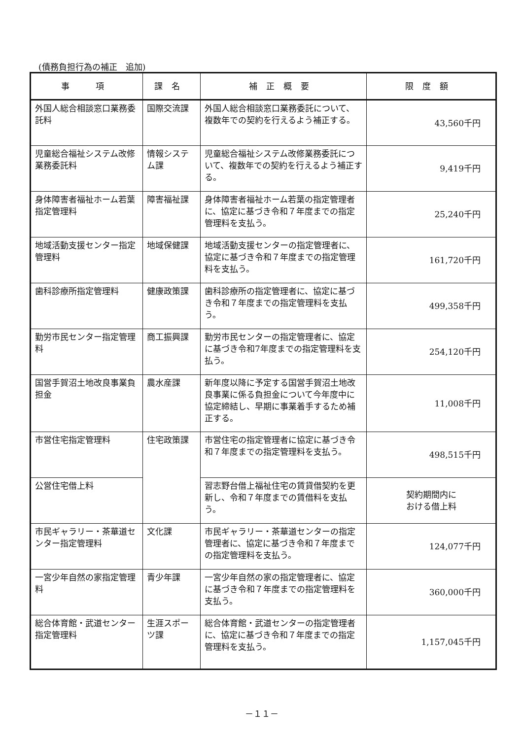(債務負担行為の補正　追加)
| 事 項 | 課名 | 補正概要 | 限度額 |
| --- | --- | --- | --- |
| 外国人総合相談窓口業務委託料 | 国際交流課 | 外国人総合相談窓口業務委託について、複数年での契約を行えるよう補正する。 | 43,560千円 |
| 児童総合福祉システム改修業務委託料 | 情報システム課 | 児童総合福祉システム改修業務委託について、複数年での契約を行えるよう補正する。 | 9,419千円 |
| 身体障害者福祉ホーム若葉指定管理料 | 障害福祉課 | 身体障害者福祉ホーム若葉の指定管理者に、協定に基づき令和７年度までの指定管理料を支払う。 | 25,240千円 |
| 地域活動支援センター指定管理料 | 地域保健課 | 地域活動支援センターの指定管理者に、協定に基づき令和７年度までの指定管理料を支払う。 | 161,720千円 |
| 歯科診療所指定管理料 | 健康政策課 | 歯科診療所の指定管理者に、協定に基づき令和７年度までの指定管理料を支払う。 | 499,358千円 |
| 勤労市民センター指定管理料 | 商工振興課 | 勤労市民センターの指定管理者に、協定に基づき令和7年度までの指定管理料を支払う。 | 254,120千円 |
| 国営手賀沼土地改良事業負担金 | 農水産課 | 新年度以降に予定する国営手賀沼土地改良事業に係る負担金について今年度中に協定締結し、早期に事業着手するため補正する。 | 11,008千円 |
| 市営住宅指定管理料 | 住宅政策課 | 市営住宅の指定管理者に協定に基づき令和７年度までの指定管理料を支払う。 | 498,515千円 |
| 公営住宅借上料 | | 習志野台借上福祉住宅の賃貸借契約を更新し、令和７年度までの賃借料を支払う。 | 契約期間内に おける借上料 |
| 市民ギャラリー・茶華道センター指定管理料 | 文化課 | 市民ギャラリー・茶華道センターの指定管理者に、協定に基づき令和７年度までの指定管理料を支払う。 | 124,077千円 |
| 一宮少年自然の家指定管理料 | 青少年課 | 一宮少年自然の家の指定管理者に、協定に基づき令和７年度までの指定管理料を支払う。 | 360,000千円 |
| 総合体育館・武道センター指定管理料 | 生涯スポーツ課 | 総合体育館・武道センターの指定管理者に、協定に基づき令和７年度までの指定管理料を支払う。 | 1,157,045千円 |
－１１－